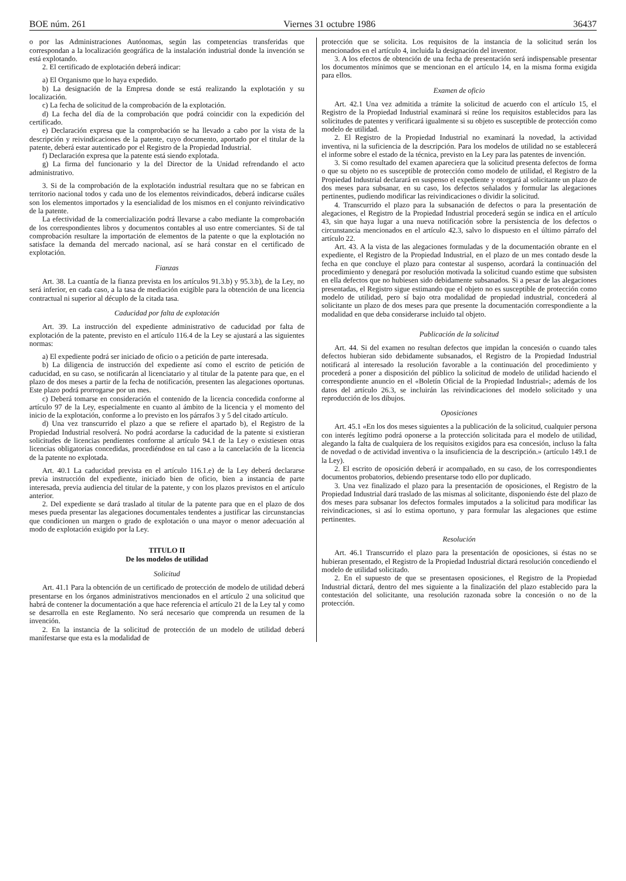BOE núm. 261 Viernes 31 octubre 1986 36437
o por las Administraciones Autónomas, según las competencias transferidas que correspondan a la localización geográfica de la instalación industrial donde la invención se está explotando.
2. El certificado de explotación deberá indicar:
a) El Organismo que lo haya expedido.
b) La designación de la Empresa donde se está realizando la explotación y su localización.
c) La fecha de solicitud de la comprobación de la explotación.
d) La fecha del día de la comprobación que podrá coincidir con la expedición del certificado.
e) Declaración expresa que la comprobación se ha llevado a cabo por la vista de la descripción y reivindicaciones de la patente, cuyo documento, aportado por el titular de la patente, deberá estar autenticado por el Registro de la Propiedad Industrial.
f) Declaración expresa que la patente está siendo explotada.
g) La firma del funcionario y la del Director de la Unidad refrendando el acto administrativo.
3. Si de la comprobación de la explotación industrial resultara que no se fabrican en territorio nacional todos y cada uno de los elementos reivindicados, deberá indicarse cuáles son los elementos importados y la esencialidad de los mismos en el conjunto reivindicativo de la patente.
La efectividad de la comercialización podrá llevarse a cabo mediante la comprobación de los correspondientes libros y documentos contables al uso entre comerciantes. Si de tal comprobación resultare la importación de elementos de la patente o que la explotación no satisface la demanda del mercado nacional, así se hará constar en el certificado de explotación.
Fianzas
Art. 38. La cuantía de la fianza prevista en los artículos 91.3.b) y 95.3.b), de la Ley, no será inferior, en cada caso, a la tasa de mediación exigible para la obtención de una licencia contractual ni superior al décuplo de la citada tasa.
Caducidad por falta de explotación
Art. 39. La instrucción del expediente administrativo de caducidad por falta de explotación de la patente, previsto en el artículo 116.4 de la Ley se ajustará a las siguientes normas:
a) El expediente podrá ser iniciado de oficio o a petición de parte interesada.
b) La diligencia de instrucción del expediente así como el escrito de petición de caducidad, en su caso, se notificarán al licenciatario y al titular de la patente para que, en el plazo de dos meses a partir de la fecha de notificación, presenten las alegaciones oportunas. Este plazo podrá prorrogarse por un mes.
c) Deberá tomarse en consideración el contenido de la licencia concedida conforme al artículo 97 de la Ley, especialmente en cuanto al ámbito de la licencia y el momento del inicio de la explotación, conforme a lo previsto en los párrafos 3 y 5 del citado artículo.
d) Una vez transcurrido el plazo a que se refiere el apartado b), el Registro de la Propiedad Industrial resolverá. No podrá acordarse la caducidad de la patente si existieran solicitudes de licencias pendientes conforme al artículo 94.1 de la Ley o existiesen otras licencias obligatorias concedidas, procediéndose en tal caso a la cancelación de la licencia de la patente no explotada.
Art. 40.1 La caducidad prevista en el artículo 116.1.e) de la Ley deberá declararse previa instrucción del expediente, iniciado bien de oficio, bien a instancia de parte interesada, previa audiencia del titular de la patente, y con los plazos previstos en el artículo anterior.
2. Del expediente se dará traslado al titular de la patente para que en el plazo de dos meses pueda presentar las alegaciones documentales tendentes a justificar las circunstancias que condicionen un margen o grado de explotación o una mayor o menor adecuación al modo de explotación exigido por la Ley.
TITULO II
De los modelos de utilidad
Solicitud
Art. 41.1 Para la obtención de un certificado de protección de modelo de utilidad deberá presentarse en los órganos administrativos mencionados en el artículo 2 una solicitud que habrá de contener la documentación a que hace referencia el artículo 21 de la Ley tal y como se desarrolla en este Reglamento. No será necesario que comprenda un resumen de la invención.
2. En la instancia de la solicitud de protección de un modelo de utilidad deberá manifestarse que esta es la modalidad de
protección que se solicita. Los requisitos de la instancia de la solicitud serán los mencionados en el artículo 4, incluida la designación del inventor.
3. A los efectos de obtención de una fecha de presentación será indispensable presentar los documentos mínimos que se mencionan en el artículo 14, en la misma forma exigida para ellos.
Examen de oficio
Art. 42.1 Una vez admitida a trámite la solicitud de acuerdo con el artículo 15, el Registro de la Propiedad Industrial examinará si reúne los requisitos establecidos para las solicitudes de patentes y verificará igualmente si su objeto es susceptible de protección como modelo de utilidad.
2. El Registro de la Propiedad Industrial no examinará la novedad, la actividad inventiva, ni la suficiencia de la descripción. Para los modelos de utilidad no se establecerá el informe sobre el estado de la técnica, previsto en la Ley para las patentes de invención.
3. Si como resultado del examen apareciera que la solicitud presenta defectos de forma o que su objeto no es susceptible de protección como modelo de utilidad, el Registro de la Propiedad Industrial declarará en suspenso el expediente y otorgará al solicitante un plazo de dos meses para subsanar, en su caso, los defectos señalados y formular las alegaciones pertinentes, pudiendo modificar las reivindicaciones o dividir la solicitud.
4. Transcurrido el plazo para la subsanación de defectos o para la presentación de alegaciones, el Registro de la Propiedad Industrial procederá según se indica en el artículo 43, sin que haya lugar a una nueva notificación sobre la persistencia de los defectos o circunstancia mencionados en el artículo 42.3, salvo lo dispuesto en el último párrafo del artículo 22.
Art. 43. A la vista de las alegaciones formuladas y de la documentación obrante en el expediente, el Registro de la Propiedad Industrial, en el plazo de un mes contado desde la fecha en que concluye el plazo para contestar al suspenso, acordará la continuación del procedimiento y denegará por resolución motivada la solicitud cuando estime que subsisten en ella defectos que no hubiesen sido debidamente subsanados. Si a pesar de las alegaciones presentadas, el Registro sigue estimando que el objeto no es susceptible de protección como modelo de utilidad, pero sí bajo otra modalidad de propiedad industrial, concederá al solicitante un plazo de dos meses para que presente la documentación correspondiente a la modalidad en que deba considerarse incluido tal objeto.
Publicación de la solicitud
Art. 44. Si del examen no resultan defectos que impidan la concesión o cuando tales defectos hubieran sido debidamente subsanados, el Registro de la Propiedad Industrial notificará al interesado la resolución favorable a la continuación del procedimiento y procederá a poner a disposición del público la solicitud de modelo de utilidad haciendo el correspondiente anuncio en el «Boletín Oficial de la Propiedad Industrial»; además de los datos del artículo 26.3, se incluirán las reivindicaciones del modelo solicitado y una reproducción de los dibujos.
Oposiciones
Art. 45.1 «En los dos meses siguientes a la publicación de la solicitud, cualquier persona con interés legítimo podrá oponerse a la protección solicitada para el modelo de utilidad, alegando la falta de cualquiera de los requisitos exigidos para esa concesión, incluso la falta de novedad o de actividad inventiva o la insuficiencia de la descripción.» (artículo 149.1 de la Ley).
2. El escrito de oposición deberá ir acompañado, en su caso, de los correspondientes documentos probatorios, debiendo presentarse todo ello por duplicado.
3. Una vez finalizado el plazo para la presentación de oposiciones, el Registro de la Propiedad Industrial dará traslado de las mismas al solicitante, disponiendo éste del plazo de dos meses para subsanar los defectos formales imputados a la solicitud para modificar las reivindicaciones, si así lo estima oportuno, y para formular las alegaciones que estime pertinentes.
Resolución
Art. 46.1 Transcurrido el plazo para la presentación de oposiciones, si éstas no se hubieran presentado, el Registro de la Propiedad Industrial dictará resolución concediendo el modelo de utilidad solicitado.
2. En el supuesto de que se presentasen oposiciones, el Registro de la Propiedad Industrial dictará, dentro del mes siguiente a la finalización del plazo establecido para la contestación del solicitante, una resolución razonada sobre la concesión o no de la protección.